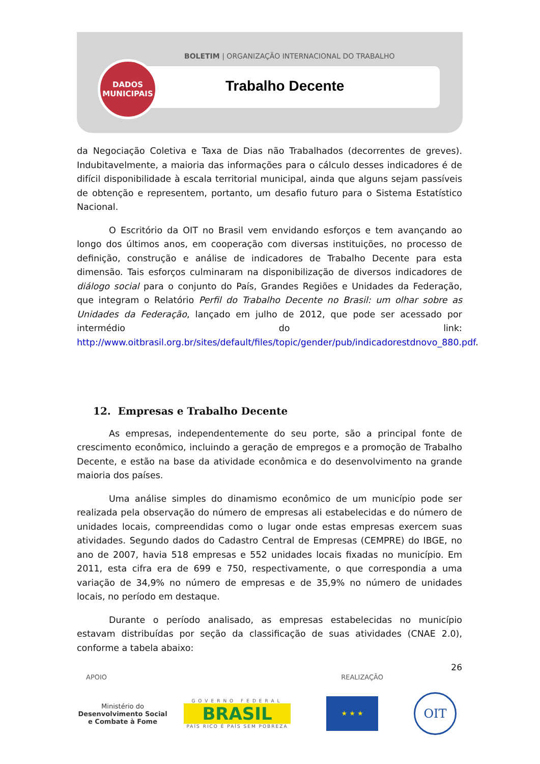BOLETIM | ORGANIZAÇÃO INTERNACIONAL DO TRABALHO
DADOS
MUNICIPAIS
Trabalho Decente
da Negociação Coletiva e Taxa de Dias não Trabalhados (decorrentes de greves). Indubitavelmente, a maioria das informações para o cálculo desses indicadores é de difícil disponibilidade à escala territorial municipal, ainda que alguns sejam passíveis de obtenção e representem, portanto, um desafio futuro para o Sistema Estatístico Nacional.
O Escritório da OIT no Brasil vem envidando esforços e tem avançando ao longo dos últimos anos, em cooperação com diversas instituições, no processo de definição, construção e análise de indicadores de Trabalho Decente para esta dimensão. Tais esforços culminaram na disponibilização de diversos indicadores de diálogo social para o conjunto do País, Grandes Regiões e Unidades da Federação, que integram o Relatório Perfil do Trabalho Decente no Brasil: um olhar sobre as Unidades da Federação, lançado em julho de 2012, que pode ser acessado por intermédio do link: http://www.oitbrasil.org.br/sites/default/files/topic/gender/pub/indicadorestdnovo_880.pdf.
12. Empresas e Trabalho Decente
As empresas, independentemente do seu porte, são a principal fonte de crescimento econômico, incluindo a geração de empregos e a promoção de Trabalho Decente, e estão na base da atividade econômica e do desenvolvimento na grande maioria dos países.
Uma análise simples do dinamismo econômico de um município pode ser realizada pela observação do número de empresas ali estabelecidas e do número de unidades locais, compreendidas como o lugar onde estas empresas exercem suas atividades. Segundo dados do Cadastro Central de Empresas (CEMPRE) do IBGE, no ano de 2007, havia 518 empresas e 552 unidades locais fixadas no município. Em 2011, esta cifra era de 699 e 750, respectivamente, o que correspondia a uma variação de 34,9% no número de empresas e de 35,9% no número de unidades locais, no período em destaque.
Durante o período analisado, as empresas estabelecidas no município estavam distribuídas por seção da classificação de suas atividades (CNAE 2.0), conforme a tabela abaixo:
26
APOIO REALIZAÇÃO
Ministério do
Desenvolvimento Social
e Combate à Fome
GOVERNO FEDERAL
BRASIL
PAÍS RICO É PAÍS SEM POBREZA
★ ★ ★
OIT